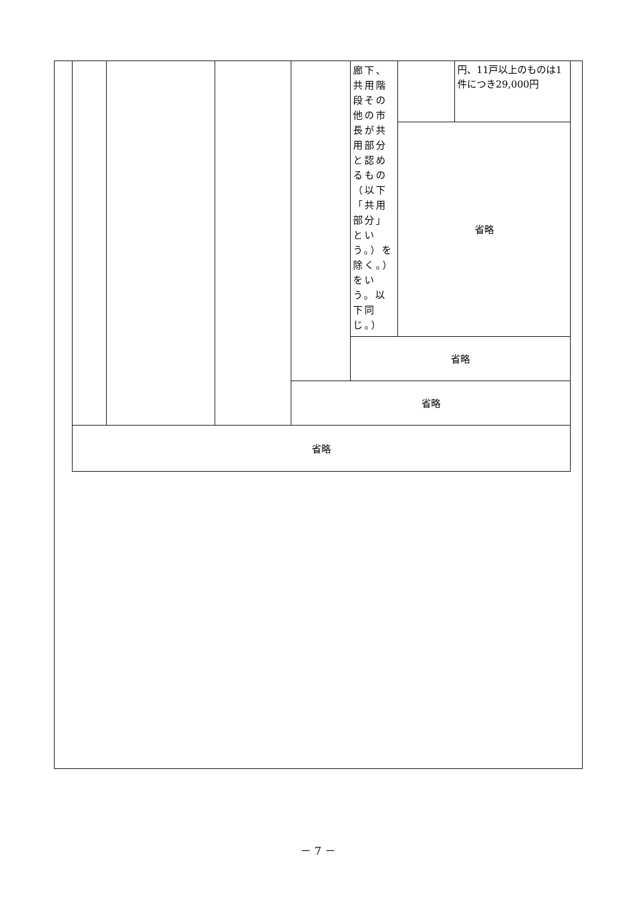| | | | | 廊下、共用階段その他の市長が共用部分と認めるもの（以下「共用部分」という。）を除く。）をいう。以下同じ。） | | 円、11戸以上のものは1件につき29,000円 |
| | | | | | 省略 | |
| | | | | 省略 | | |
| | | | 省略 | | | |
| 省略 | | | | | | |
－ 7 －